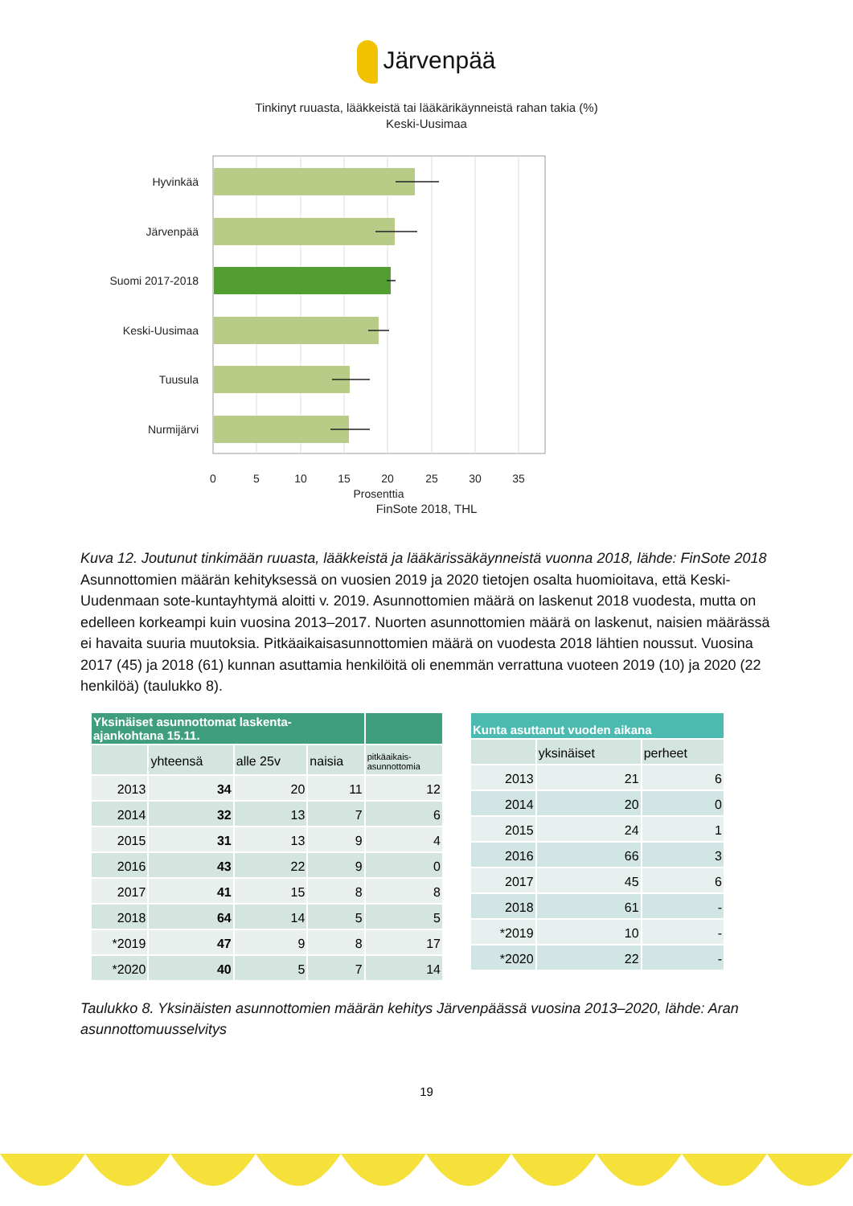Järvenpää
Tinkinyt ruuasta, lääkkeistä tai lääkärikäynneistä rahan takia (%)
Keski-Uusimaa
Hyvinkää
Järvenpää
Suomi 2017-2018
Keski-Uusimaa
Tuusula
Nurmijärvi
0
5
10
15
20
25
30
35
Prosenttia
FinSote 2018, THL
Kuva 12. Joutunut tinkimään ruuasta, lääkkeistä ja lääkärissäkäynneistä vuonna 2018, lähde: FinSote 2018
Asunnottomien määrän kehityksessä on vuosien 2019 ja 2020 tietojen osalta huomioitava, että Keski-Uudenmaan sote-kuntayhtymä aloitti v. 2019. Asunnottomien määrä on laskenut 2018 vuodesta, mutta on edelleen korkeampi kuin vuosina 2013–2017. Nuorten asunnottomien määrä on laskenut, naisien määrässä ei havaita suuria muutoksia. Pitkäaikaisasunnottomien määrä on vuodesta 2018 lähtien noussut. Vuosina 2017 (45) ja 2018 (61) kunnan asuttamia henkilöitä oli enemmän verrattuna vuoteen 2019 (10) ja 2020 (22 henkilöä) (taulukko 8).
| Yksinäiset asunnottomat laskenta- ajankohtana 15.11. | | | | |
| --- | --- | --- | --- | --- |
| | yhteensä | alle 25v | naisia | pitkäaikais- asunnottomia |
| 2013 | 34 | 20 | 11 | 12 |
| 2014 | 32 | 13 | 7 | 6 |
| 2015 | 31 | 13 | 9 | 4 |
| 2016 | 43 | 22 | 9 | 0 |
| 2017 | 41 | 15 | 8 | 8 |
| 2018 | 64 | 14 | 5 | 5 |
| *2019 | 47 | 9 | 8 | 17 |
| *2020 | 40 | 5 | 7 | 14 |
| Kunta asuttanut vuoden aikana | | |
| --- | --- | --- |
| | yksinäiset | perheet |
| 2013 | 21 | 6 |
| 2014 | 20 | 0 |
| 2015 | 24 | 1 |
| 2016 | 66 | 3 |
| 2017 | 45 | 6 |
| 2018 | 61 | - |
| *2019 | 10 | - |
| *2020 | 22 | - |
Taulukko 8. Yksinäisten asunnottomien määrän kehitys Järvenpäässä vuosina 2013–2020, lähde: Aran asunnottomuusselvitys
19